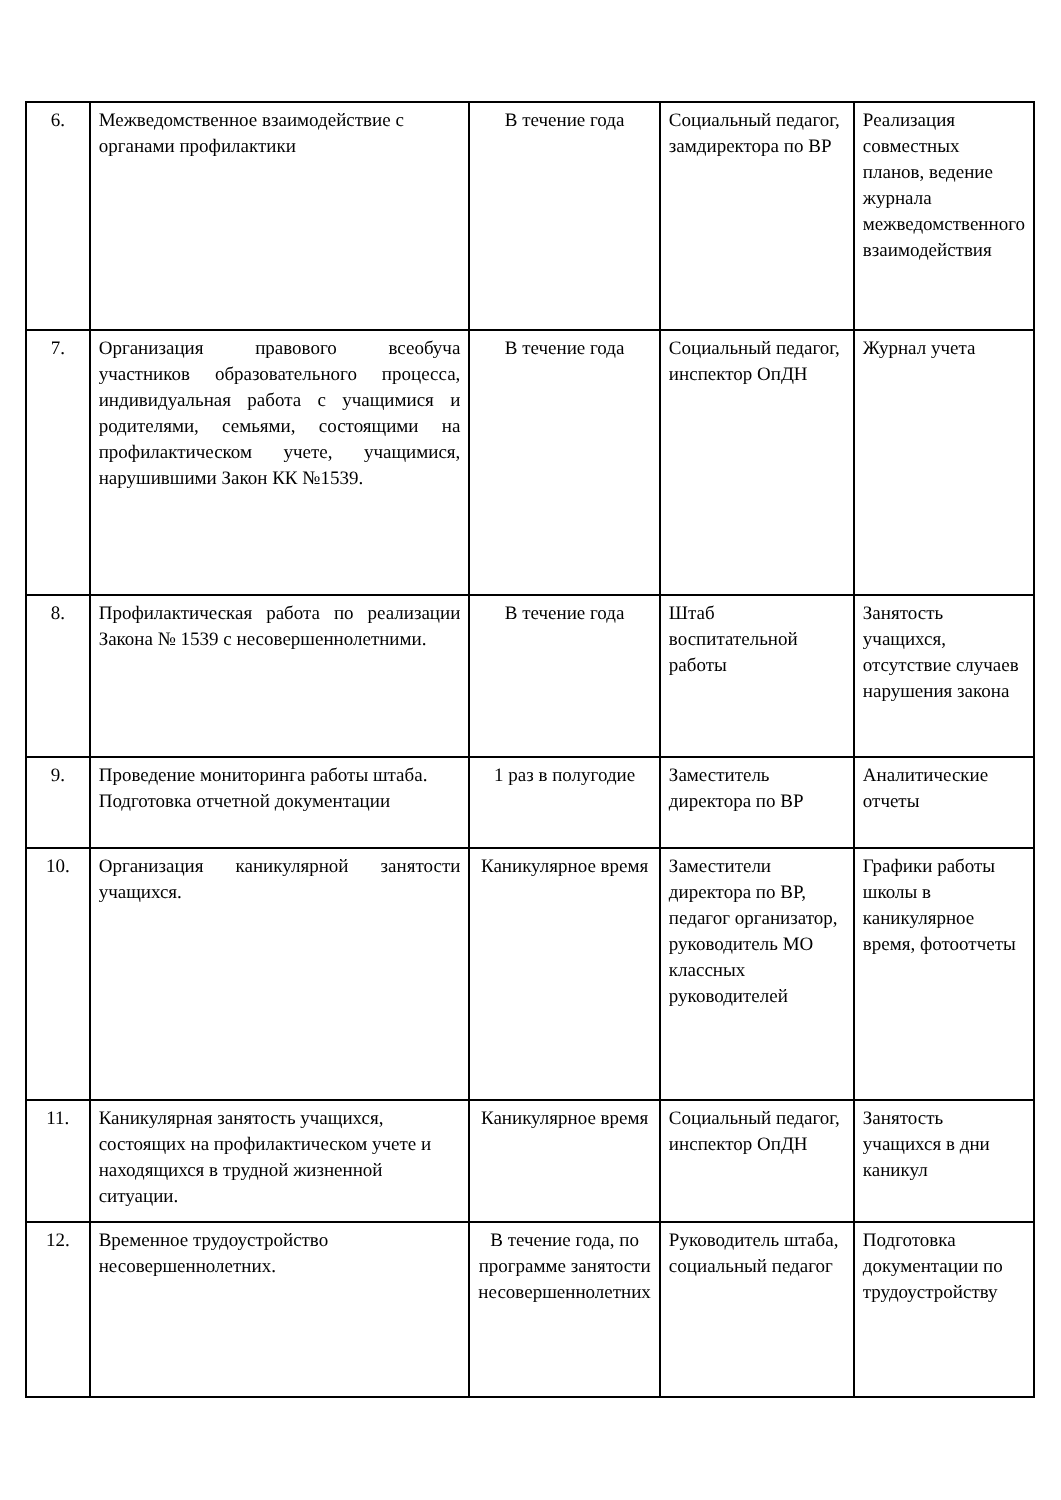| 6. | Межведомственное взаимодействие с органами профилактики | В течение года | Социальный педагог, замдиректора по ВР | Реализация совместных планов, ведение журнала межведомственного взаимодействия |
| 7. | Организация правового всеобуча участников образовательного процесса, индивидуальная работа с учащимися и родителями, семьями, состоящими на профилактическом учете, учащимися, нарушившими Закон КК №1539. | В течение года | Социальный педагог, инспектор ОпДН | Журнал учета |
| 8. | Профилактическая работа по реализации Закона № 1539 с несовершеннолетними. | В течение года | Штаб воспитательной работы | Занятость учащихся, отсутствие случаев нарушения закона |
| 9. | Проведение мониторинга работы штаба. Подготовка отчетной документации | 1 раз в полугодие | Заместитель директора по ВР | Аналитические отчеты |
| 10. | Организация каникулярной занятости учащихся. | Каникулярное время | Заместители директора по ВР, педагог организатор, руководитель МО классных руководителей | Графики работы школы в каникулярное время, фотоотчеты |
| 11. | Каникулярная занятость учащихся, состоящих на профилактическом учете и находящихся в трудной жизненной ситуации. | Каникулярное время | Социальный педагог, инспектор ОпДН | Занятость учащихся в дни каникул |
| 12. | Временное трудоустройство несовершеннолетних. | В течение года, по программе занятости несовершеннолетних | Руководитель штаба, социальный педагог | Подготовка документации по трудоустройству |